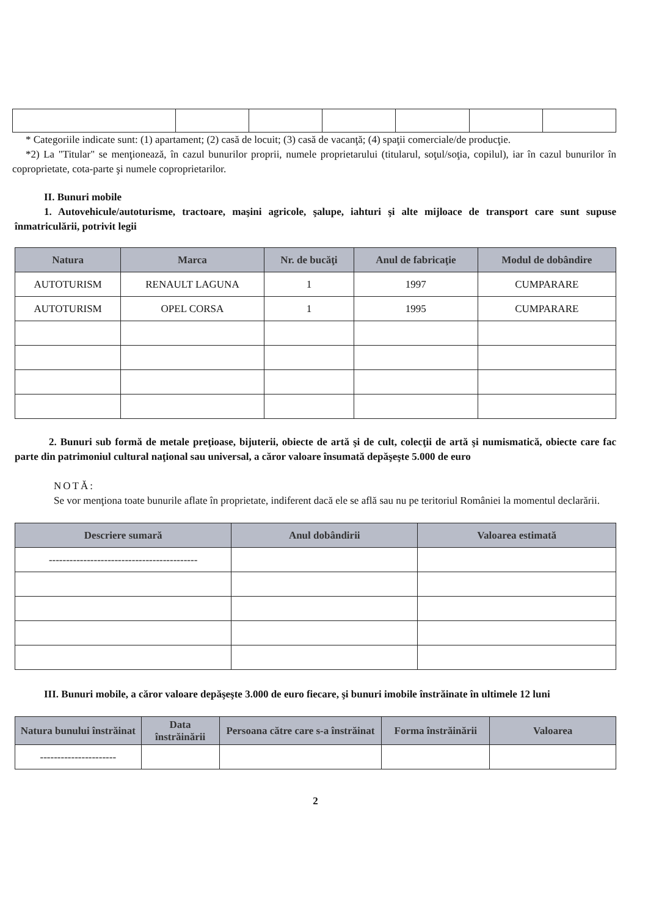* Categoriile indicate sunt: (1) apartament; (2) casă de locuit; (3) casă de vacanţă; (4) spaţii comerciale/de producţie.
*2) La "Titular" se menţionează, în cazul bunurilor proprii, numele proprietarului (titularul, soţul/soţia, copilul), iar în cazul bunurilor în coproprietate, cota-parte şi numele coproprietarilor.
II. Bunuri mobile
1. Autovehicule/autoturisme, tractoare, maşini agricole, şalupe, iahturi şi alte mijloace de transport care sunt supuse înmatriculării, potrivit legii
| Natura | Marca | Nr. de bucăţi | Anul de fabricaţie | Modul de dobândire |
| --- | --- | --- | --- | --- |
| AUTOTURISM | RENAULT LAGUNA | 1 | 1997 | CUMPARARE |
| AUTOTURISM | OPEL CORSA | 1 | 1995 | CUMPARARE |
2. Bunuri sub formă de metale preţioase, bijuterii, obiecte de artă şi de cult, colecţii de artă şi numismatică, obiecte care fac parte din patrimoniul cultural naţional sau universal, a căror valoare însumată depăşeşte 5.000 de euro
NOTĂ:
Se vor menţiona toate bunurile aflate în proprietate, indiferent dacă ele se află sau nu pe teritoriul României la momentul declarării.
| Descriere sumară | Anul dobândirii | Valoarea estimată |
| --- | --- | --- |
| ------------------------------------------- | | |
III. Bunuri mobile, a căror valoare depăşeşte 3.000 de euro fiecare, şi bunuri imobile înstrăinate în ultimele 12 luni
| Natura bunului înstrăinat | Data înstrăinării | Persoana către care s-a înstrăinat | Forma înstrăinării | Valoarea |
| --- | --- | --- | --- | --- |
| ---------------------- | | | | |
2